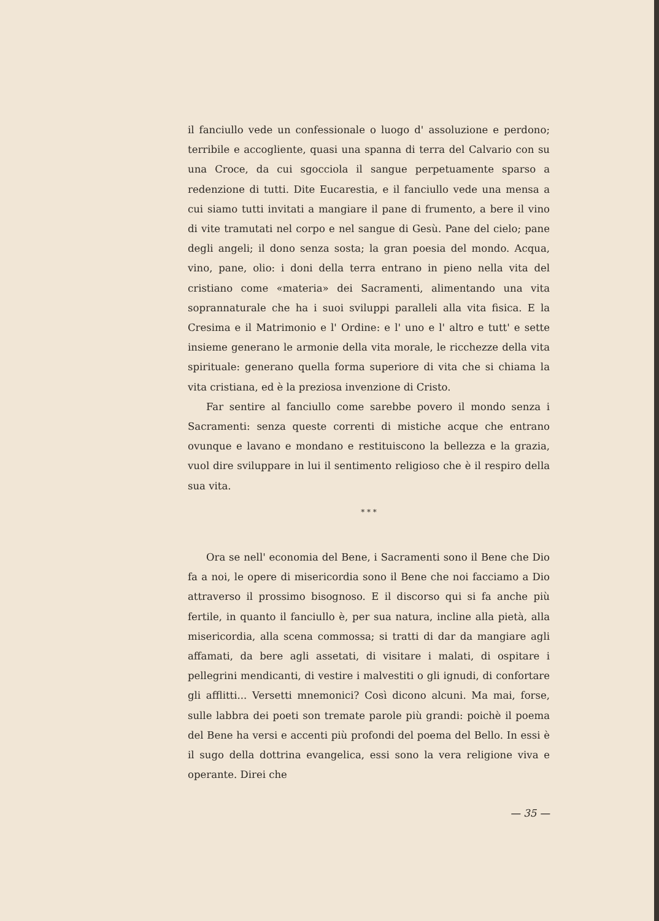il fanciullo vede un confessionale o luogo d' assoluzione e perdono; terribile e accogliente, quasi una spanna di terra del Calvario con su una Croce, da cui sgocciola il sangue perpetuamente sparso a redenzione di tutti. Dite Eucarestia, e il fanciullo vede una mensa a cui siamo tutti invitati a mangiare il pane di frumento, a bere il vino di vite tramutati nel corpo e nel sangue di Gesù. Pane del cielo; pane degli angeli; il dono senza sosta; la gran poesia del mondo. Acqua, vino, pane, olio: i doni della terra entrano in pieno nella vita del cristiano come «materia» dei Sacramenti, alimentando una vita soprannaturale che ha i suoi sviluppi paralleli alla vita fisica. E la Cresima e il Matrimonio e l' Ordine: e l' uno e l' altro e tutt' e sette insieme generano le armonie della vita morale, le ricchezze della vita spirituale: generano quella forma superiore di vita che si chiama la vita cristiana, ed è la preziosa invenzione di Cristo.
Far sentire al fanciullo come sarebbe povero il mondo senza i Sacramenti: senza queste correnti di mistiche acque che entrano ovunque e lavano e mondano e restituiscono la bellezza e la grazia, vuol dire sviluppare in lui il sentimento religioso che è il respiro della sua vita.
* * *
Ora se nell' economia del Bene, i Sacramenti sono il Bene che Dio fa a noi, le opere di misericordia sono il Bene che noi facciamo a Dio attraverso il prossimo bisognoso. E il discorso qui si fa anche più fertile, in quanto il fanciullo è, per sua natura, incline alla pietà, alla misericordia, alla scena commossa; si tratti di dar da mangiare agli affamati, da bere agli assetati, di visitare i malati, di ospitare i pellegrini mendicanti, di vestire i malvestiti o gli ignudi, di confortare gli afflitti... Versetti mnemonici? Così dicono alcuni. Ma mai, forse, sulle labbra dei poeti son tremate parole più grandi: poichè il poema del Bene ha versi e accenti più profondi del poema del Bello. In essi è il sugo della dottrina evangelica, essi sono la vera religione viva e operante. Direi che
— 35 —